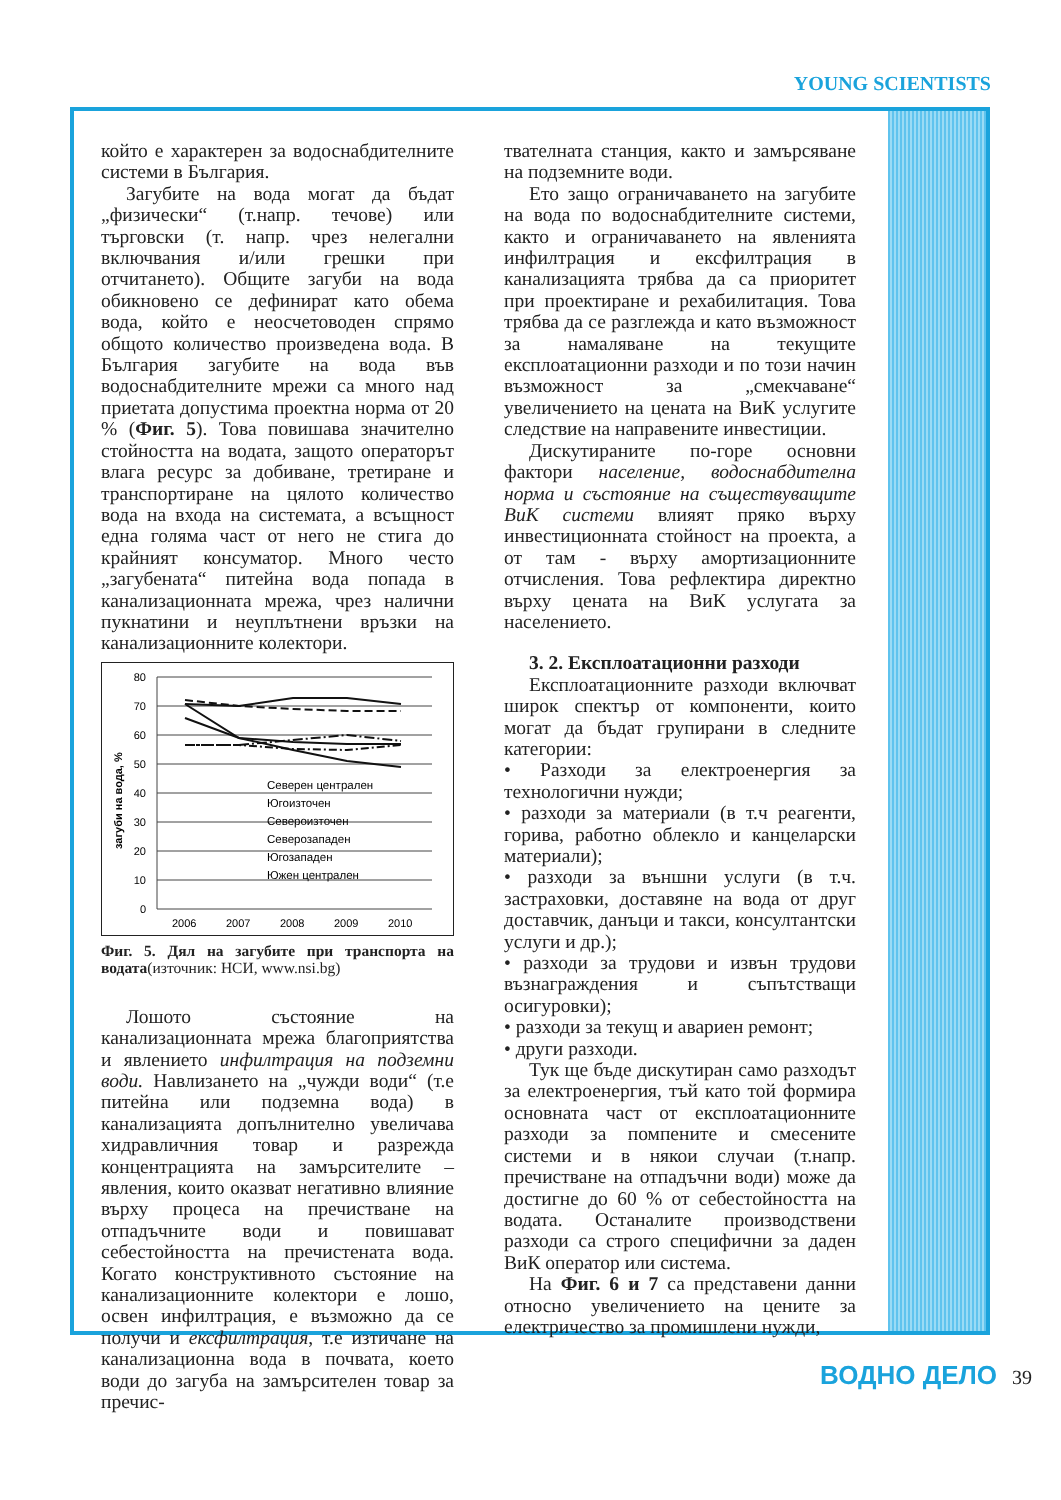YOUNG SCIENTISTS
който е характерен за водоснабдителните системи в България.
Загубите на вода могат да бъдат „физически“ (т.напр. течове) или търговски (т. напр. чрез нелегални включвания и/или грешки при отчитането). Общите загуби на вода обикновено се дефинират като обема вода, който е неосчетоводен спрямо общото количество произведена вода. В България загубите на вода във водоснабдителните мрежи са много над приетата допустима проектна норма от 20 % (Фиг. 5). Това повишава значително стойността на водата, защото операторът влага ресурс за добиване, третиране и транспортиране на цялото количество вода на входа на системата, а всъщност една голяма част от него не стига до крайният консуматор. Много често „загубената“ питейна вода попада в канализационната мрежа, чрез налични пукнатини и неуплътнени връзки на канализационните колектори.
загуби на вода, %
80
70
60
50
40
30
20
10
0
2006
2007
2008
2009
2010
Северен централен
Югоизточен
Североизточен
Северозападен
Югозападен
Южен централен
Фиг. 5. Дял на загубите при транспорта на водата(източник: НСИ, www.nsi.bg)
Лошото състояние на канализационната мрежа благоприятства и явлението инфилтрация на подземни води. Навлизането на „чужди води“ (т.е питейна или подземна вода) в канализацията допълнително увеличава хидравличния товар и разрежда концентрацията на замърсителите – явления, които оказват негативно влияние върху процеса на пречистване на отпадъчните води и повишават себестойността на пречистената вода. Когато конструктивното състояние на канализационните колектори е лошо, освен инфилтрация, е възможно да се получи и ексфилтрация, т.е изтичане на канализационна вода в почвата, което води до загуба на замърсителен товар за пречис-
твателната станция, както и замърсяване на подземните води.
Ето защо ограничаването на загубите на вода по водоснабдителните системи, както и ограничаването на явленията инфилтрация и ексфилтрация в канализацията трябва да са приоритет при проектиране и рехабилитация. Това трябва да се разглежда и като възможност за намаляване на текущите експлоатационни разходи и по този начин възможност за „смекчаване“ увеличението на цената на ВиК услугите следствие на направените инвестиции.
Дискутираните по-горе основни фактори население, водоснабдителна норма и състояние на съществуващите ВиК системи влияят пряко върху инвестиционната стойност на проекта, а от там - върху амортизационните отчисления. Това рефлектира директно върху цената на ВиК услугата за населението.
3. 2. Експлоатационни разходи
Експлоатационните разходи включват широк спектър от компоненти, които могат да бъдат групирани в следните категории:
• Разходи за електроенергия за технологични нужди;
• разходи за материали (в т.ч реагенти, горива, работно облекло и канцеларски материали);
• разходи за външни услуги (в т.ч. застраховки, доставяне на вода от друг доставчик, данъци и такси, консултантски услуги и др.);
• разходи за трудови и извън трудови възнаграждения и съпътстващи осигуровки);
• разходи за текущ и авариен ремонт;
• други разходи.
Тук ще бъде дискутиран само разходът за електроенергия, тъй като той формира основната част от експлоатационните разходи за помпените и смесените системи и в някои случаи (т.напр. пречистване на отпадъчни води) може да достигне до 60 % от себестойността на водата. Останалите производствени разходи са строго специфични за даден ВиК оператор или система.
На Фиг. 6 и 7 са представени данни относно увеличението на цените за електричество за промишлени нужди,
ВОДНО ДЕЛО 39